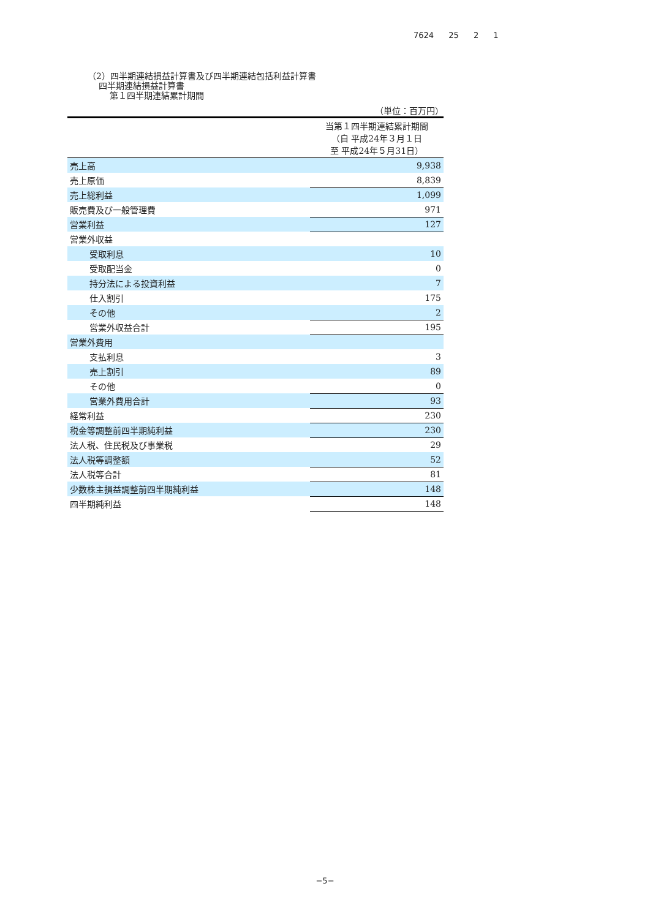7624 25 2 1
（2）四半期連結損益計算書及び四半期連結包括利益計算書
四半期連結損益計算書
第１四半期連結累計期間
（単位：百万円）
| | 当第１四半期連結累計期間 （自 平成24年３月１日 至 平成24年５月31日） |
| 売上高 | 9,938 |
| 売上原価 | 8,839 |
| 売上総利益 | 1,099 |
| 販売費及び一般管理費 | 971 |
| 営業利益 | 127 |
| 営業外収益 | |
| 受取利息 | 10 |
| 受取配当金 | 0 |
| 持分法による投資利益 | 7 |
| 仕入割引 | 175 |
| その他 | 2 |
| 営業外収益合計 | 195 |
| 営業外費用 | |
| 支払利息 | 3 |
| 売上割引 | 89 |
| その他 | 0 |
| 営業外費用合計 | 93 |
| 経常利益 | 230 |
| 税金等調整前四半期純利益 | 230 |
| 法人税、住民税及び事業税 | 29 |
| 法人税等調整額 | 52 |
| 法人税等合計 | 81 |
| 少数株主損益調整前四半期純利益 | 148 |
| 四半期純利益 | 148 |
−5−